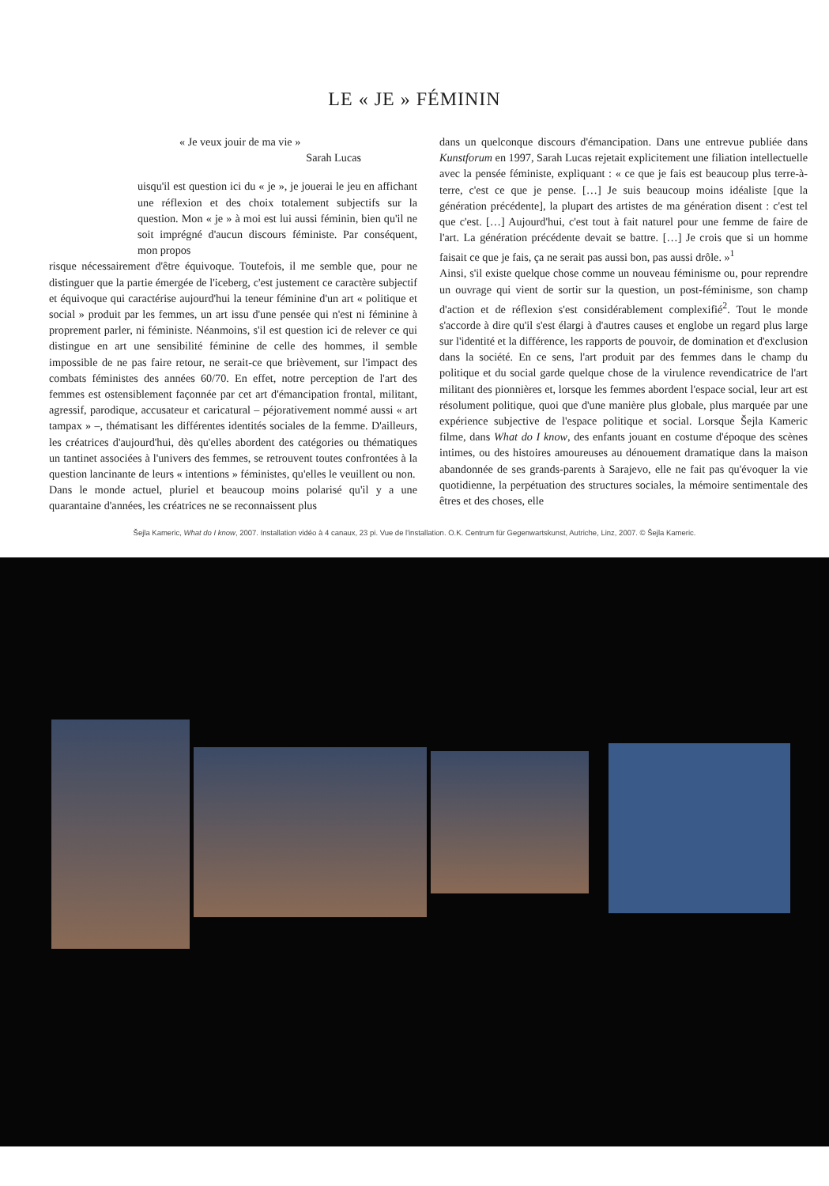LE « JE » FÉMININ
« Je veux jouir de ma vie »
Sarah Lucas
uisqu'il est question ici du « je », je jouerai le jeu en affichant une réflexion et des choix totalement subjectifs sur la question. Mon « je » à moi est lui aussi féminin, bien qu'il ne soit imprégné d'aucun discours féministe. Par conséquent, mon propos
risque nécessairement d'être équivoque. Toutefois, il me semble que, pour ne distinguer que la partie émergée de l'iceberg, c'est justement ce caractère subjectif et équivoque qui caractérise aujourd'hui la teneur féminine d'un art « politique et social » produit par les femmes, un art issu d'une pensée qui n'est ni féminine à proprement parler, ni féministe. Néanmoins, s'il est question ici de relever ce qui distingue en art une sensibilité féminine de celle des hommes, il semble impossible de ne pas faire retour, ne serait-ce que brièvement, sur l'impact des combats féministes des années 60/70. En effet, notre perception de l'art des femmes est ostensiblement façonnée par cet art d'émancipation frontal, militant, agressif, parodique, accusateur et caricatural – péjorativement nommé aussi « art tampax » –, thématisant les différentes identités sociales de la femme. D'ailleurs, les créatrices d'aujourd'hui, dès qu'elles abordent des catégories ou thématiques un tantinet associées à l'univers des femmes, se retrouvent toutes confrontées à la question lancinante de leurs « intentions » féministes, qu'elles le veuillent ou non.
Dans le monde actuel, pluriel et beaucoup moins polarisé qu'il y a une quarantaine d'années, les créatrices ne se reconnaissent plus
dans un quelconque discours d'émancipation. Dans une entrevue publiée dans Kunstforum en 1997, Sarah Lucas rejetait explicitement une filiation intellectuelle avec la pensée féministe, expliquant : « ce que je fais est beaucoup plus terre-à-terre, c'est ce que je pense. […] Je suis beaucoup moins idéaliste [que la génération précédente], la plupart des artistes de ma génération disent : c'est tel que c'est. […] Aujourd'hui, c'est tout à fait naturel pour une femme de faire de l'art. La génération précédente devait se battre. […] Je crois que si un homme faisait ce que je fais, ça ne serait pas aussi bon, pas aussi drôle. »<sup>1</sup>
Ainsi, s'il existe quelque chose comme un nouveau féminisme ou, pour reprendre un ouvrage qui vient de sortir sur la question, un post-féminisme, son champ d'action et de réflexion s'est considérablement complexifié<sup>2</sup>. Tout le monde s'accorde à dire qu'il s'est élargi à d'autres causes et englobe un regard plus large sur l'identité et la différence, les rapports de pouvoir, de domination et d'exclusion dans la société. En ce sens, l'art produit par des femmes dans le champ du politique et du social garde quelque chose de la virulence revendicatrice de l'art militant des pionnières et, lorsque les femmes abordent l'espace social, leur art est résolument politique, quoi que d'une manière plus globale, plus marquée par une expérience subjective de l'espace politique et social. Lorsque Šejla Kameric filme, dans What do I know, des enfants jouant en costume d'époque des scènes intimes, ou des histoires amoureuses au dénouement dramatique dans la maison abandonnée de ses grands-parents à Sarajevo, elle ne fait pas qu'évoquer la vie quotidienne, la perpétuation des structures sociales, la mémoire sentimentale des êtres et des choses, elle
Šejla Kameric, What do I know, 2007. Installation vidéo à 4 canaux, 23 pi. Vue de l'installation. O.K. Centrum für Gegenwartskunst, Autriche, Linz, 2007. © Šejla Kameric.